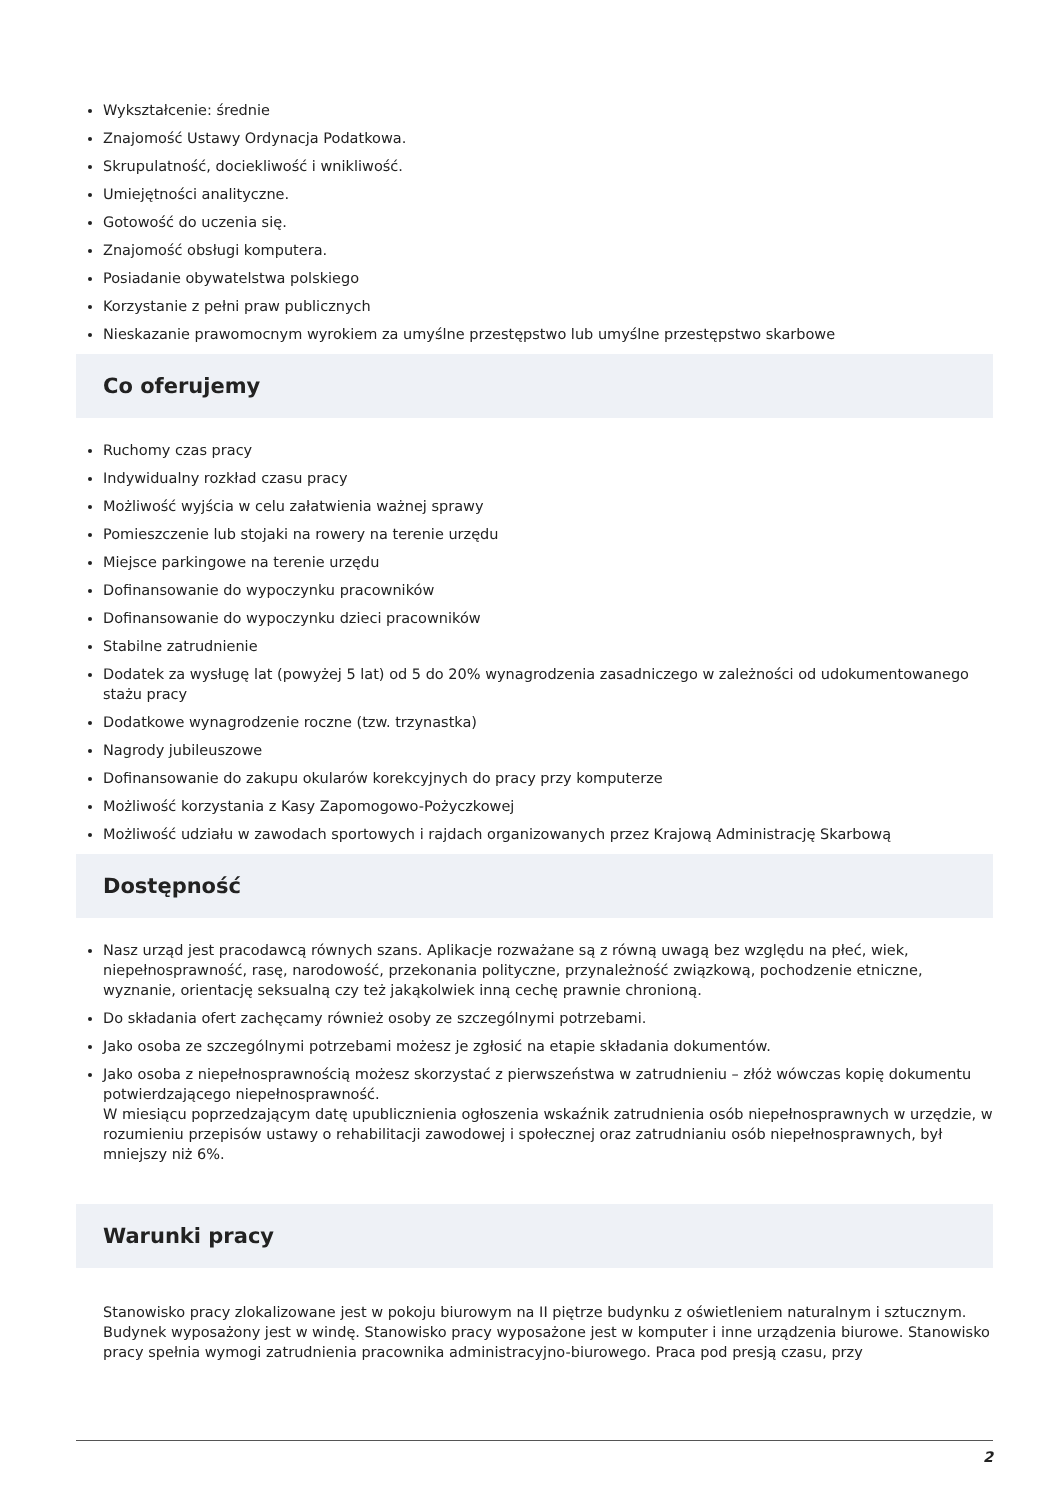Wykształcenie: średnie
Znajomość Ustawy Ordynacja Podatkowa.
Skrupulatność, dociekliwość i wnikliwość.
Umiejętności analityczne.
Gotowość do uczenia się.
Znajomość obsługi komputera.
Posiadanie obywatelstwa polskiego
Korzystanie z pełni praw publicznych
Nieskazanie prawomocnym wyrokiem za umyślne przestępstwo lub umyślne przestępstwo skarbowe
Co oferujemy
Ruchomy czas pracy
Indywidualny rozkład czasu pracy
Możliwość wyjścia w celu załatwienia ważnej sprawy
Pomieszczenie lub stojaki na rowery na terenie urzędu
Miejsce parkingowe na terenie urzędu
Dofinansowanie do wypoczynku pracowników
Dofinansowanie do wypoczynku dzieci pracowników
Stabilne zatrudnienie
Dodatek za wysługę lat (powyżej 5 lat) od 5 do 20% wynagrodzenia zasadniczego w zależności od udokumentowanego stażu pracy
Dodatkowe wynagrodzenie roczne (tzw. trzynastka)
Nagrody jubileuszowe
Dofinansowanie do zakupu okularów korekcyjnych do pracy przy komputerze
Możliwość korzystania z Kasy Zapomogowo-Pożyczkowej
Możliwość udziału w zawodach sportowych i rajdach organizowanych przez Krajową Administrację Skarbową
Dostępność
Nasz urząd jest pracodawcą równych szans. Aplikacje rozważane są z równą uwagą bez względu na płeć, wiek, niepełnosprawność, rasę, narodowość, przekonania polityczne, przynależność związkową, pochodzenie etniczne, wyznanie, orientację seksualną czy też jakąkolwiek inną cechę prawnie chronioną.
Do składania ofert zachęcamy również osoby ze szczególnymi potrzebami.
Jako osoba ze szczególnymi potrzebami możesz je zgłosić na etapie składania dokumentów.
Jako osoba z niepełnosprawnością możesz skorzystać z pierwszeństwa w zatrudnieniu – złóż wówczas kopię dokumentu potwierdzającego niepełnosprawność.
W miesiącu poprzedzającym datę upublicznienia ogłoszenia wskaźnik zatrudnienia osób niepełnosprawnych w urzędzie, w rozumieniu przepisów ustawy o rehabilitacji zawodowej i społecznej oraz zatrudnianiu osób niepełnosprawnych, był mniejszy niż 6%.
Warunki pracy
Stanowisko pracy zlokalizowane jest w pokoju biurowym na II piętrze budynku z oświetleniem naturalnym i sztucznym. Budynek wyposażony jest w windę. Stanowisko pracy wyposażone jest w komputer i inne urządzenia biurowe. Stanowisko pracy spełnia wymogi zatrudnienia pracownika administracyjno-biurowego. Praca pod presją czasu, przy
2